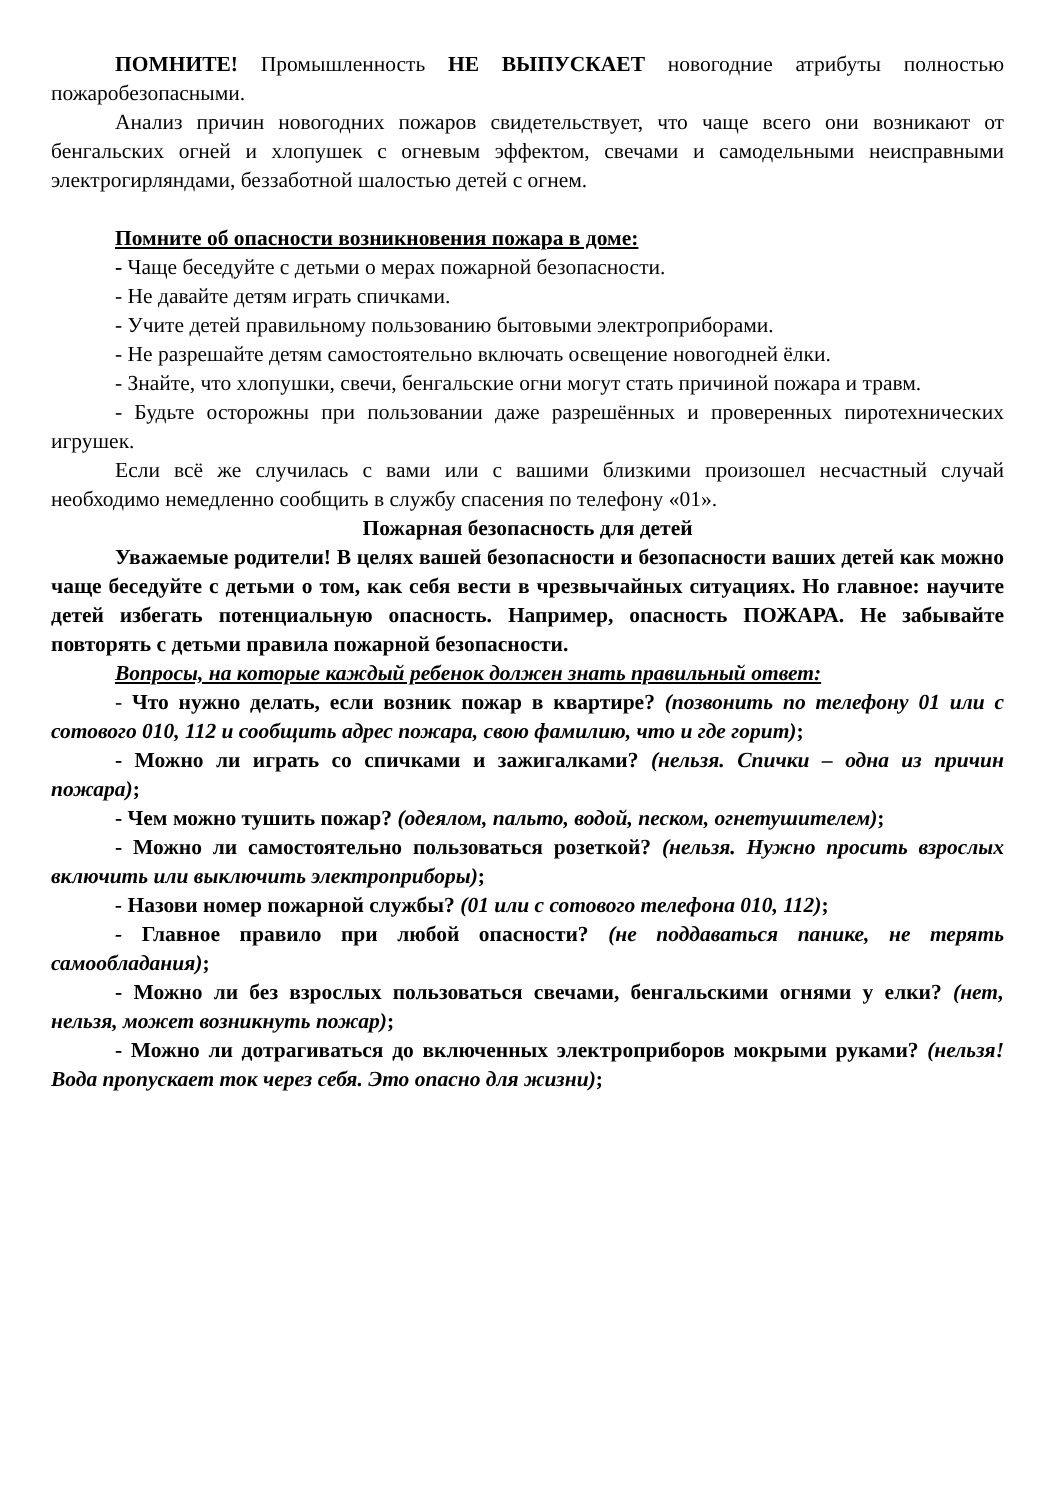ПОМНИТЕ! Промышленность НЕ ВЫПУСКАЕТ новогодние атрибуты полностью пожаробезопасными.
Анализ причин новогодних пожаров свидетельствует, что чаще всего они возникают от бенгальских огней и хлопушек с огневым эффектом, свечами и самодельными неисправными электрогирляндами, беззаботной шалостью детей с огнем.
Помните об опасности возникновения пожара в доме:
- Чаще беседуйте с детьми о мерах пожарной безопасности.
- Не давайте детям играть спичками.
- Учите детей правильному пользованию бытовыми электроприборами.
- Не разрешайте детям самостоятельно включать освещение новогодней ёлки.
- Знайте, что хлопушки, свечи, бенгальские огни могут стать причиной пожара и травм.
- Будьте осторожны при пользовании даже разрешённых и проверенных пиротехнических игрушек.
Если всё же случилась с вами или с вашими близкими произошел несчастный случай необходимо немедленно сообщить в службу спасения по телефону «01».
Пожарная безопасность для детей
Уважаемые родители! В целях вашей безопасности и безопасности ваших детей как можно чаще беседуйте с детьми о том, как себя вести в чрезвычайных ситуациях. Но главное: научите детей избегать потенциальную опасность. Например, опасность ПОЖАРА. Не забывайте повторять с детьми правила пожарной безопасности.
Вопросы, на которые каждый ребенок должен знать правильный ответ:
- Что нужно делать, если возник пожар в квартире? (позвонить по телефону 01 или с сотового 010, 112 и сообщить адрес пожара, свою фамилию, что и где горит);
- Можно ли играть со спичками и зажигалками? (нельзя. Спички – одна из причин пожара);
- Чем можно тушить пожар? (одеялом, пальто, водой, песком, огнетушителем);
- Можно ли самостоятельно пользоваться розеткой? (нельзя. Нужно просить взрослых включить или выключить электроприборы);
- Назови номер пожарной службы? (01 или с сотового телефона 010, 112);
- Главное правило при любой опасности? (не поддаваться панике, не терять самообладания);
- Можно ли без взрослых пользоваться свечами, бенгальскими огнями у елки? (нет, нельзя, может возникнуть пожар);
- Можно ли дотрагиваться до включенных электроприборов мокрыми руками? (нельзя! Вода пропускает ток через себя. Это опасно для жизни);